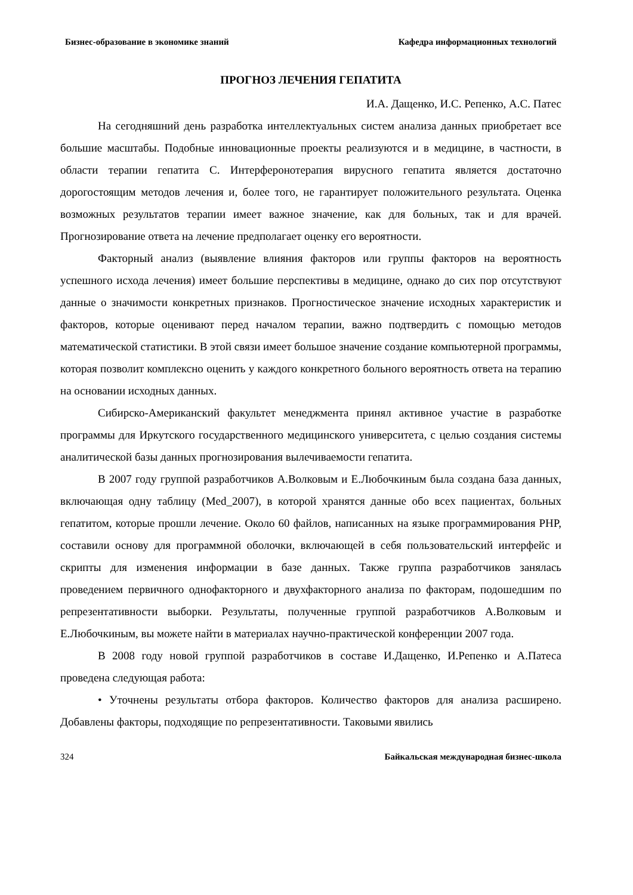Бизнес-образование в экономике знаний Кафедра информационных технологий
ПРОГНОЗ ЛЕЧЕНИЯ ГЕПАТИТА
И.А. Дащенко, И.С. Репенко, А.С. Патес
На сегодняшний день разработка интеллектуальных систем анализа данных приобретает все большие масштабы. Подобные инновационные проекты реализуются и в медицине, в частности, в области терапии гепатита С. Интерферонотерапия вирусного гепатита является достаточно дорогостоящим методов лечения и, более того, не гарантирует положительного результата. Оценка возможных результатов терапии имеет важное значение, как для больных, так и для врачей. Прогнозирование ответа на лечение предполагает оценку его вероятности.
Факторный анализ (выявление влияния факторов или группы факторов на вероятность успешного исхода лечения) имеет большие перспективы в медицине, однако до сих пор отсутствуют данные о значимости конкретных признаков. Прогностическое значение исходных характеристик и факторов, которые оценивают перед началом терапии, важно подтвердить с помощью методов математической статистики. В этой связи имеет большое значение создание компьютерной программы, которая позволит комплексно оценить у каждого конкретного больного вероятность ответа на терапию на основании исходных данных.
Сибирско-Американский факультет менеджмента принял активное участие в разработке программы для Иркутского государственного медицинского университета, с целью создания системы аналитической базы данных прогнозирования вылечиваемости гепатита.
В 2007 году группой разработчиков А.Волковым и Е.Любочкиным была создана база данных, включающая одну таблицу (Med_2007), в которой хранятся данные обо всех пациентах, больных гепатитом, которые прошли лечение. Около 60 файлов, написанных на языке программирования PHP, составили основу для программной оболочки, включающей в себя пользовательский интерфейс и скрипты для изменения информации в базе данных. Также группа разработчиков занялась проведением первичного однофакторного и двухфакторного анализа по факторам, подошедшим по репрезентативности выборки. Результаты, полученные группой разработчиков А.Волковым и Е.Любочкиным, вы можете найти в материалах научно-практической конференции 2007 года.
В 2008 году новой группой разработчиков в составе И.Дащенко, И.Репенко и А.Патеса проведена следующая работа:
• Уточнены результаты отбора факторов. Количество факторов для анализа расширено. Добавлены факторы, подходящие по репрезентативности. Таковыми явились
324 Байкальская международная бизнес-школа